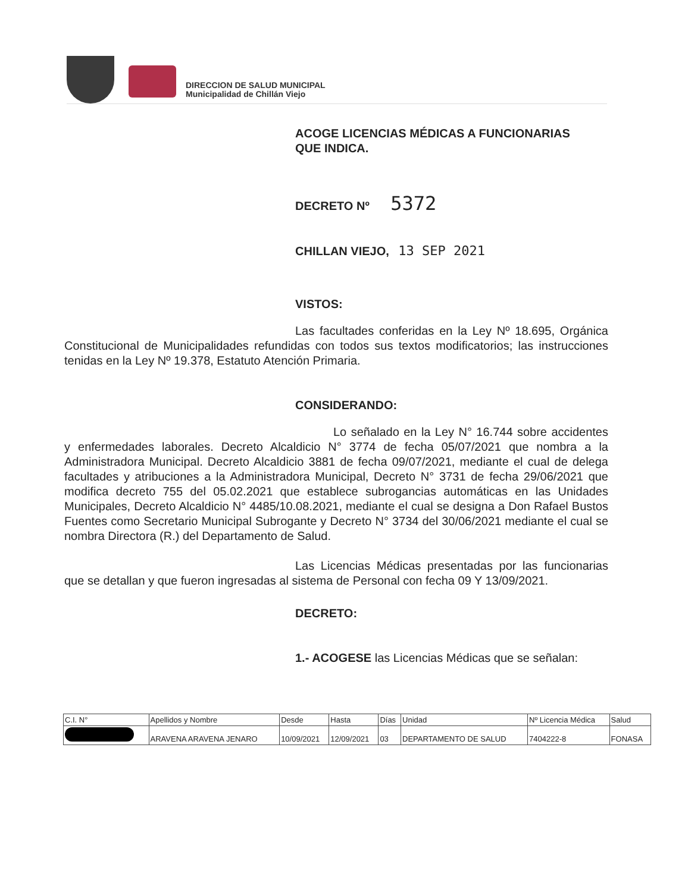DIRECCION DE SALUD MUNICIPAL
Municipalidad de Chillán Viejo
ACOGE LICENCIAS MÉDICAS A FUNCIONARIAS
QUE INDICA.
DECRETO Nº 5372
CHILLAN VIEJO, 13 SEP 2021
VISTOS:
Las facultades conferidas en la Ley Nº 18.695, Orgánica Constitucional de Municipalidades refundidas con todos sus textos modificatorios; las instrucciones tenidas en la Ley Nº 19.378, Estatuto Atención Primaria.
CONSIDERANDO:
Lo señalado en la Ley N° 16.744 sobre accidentes y enfermedades laborales. Decreto Alcaldicio N° 3774 de fecha 05/07/2021 que nombra a la Administradora Municipal. Decreto Alcaldicio 3881 de fecha 09/07/2021, mediante el cual de delega facultades y atribuciones a la Administradora Municipal, Decreto N° 3731 de fecha 29/06/2021 que modifica decreto 755 del 05.02.2021 que establece subrogancias automáticas en las Unidades Municipales, Decreto Alcaldicio N° 4485/10.08.2021, mediante el cual se designa a Don Rafael Bustos Fuentes como Secretario Municipal Subrogante y Decreto N° 3734 del 30/06/2021 mediante el cual se nombra Directora (R.) del Departamento de Salud.
Las Licencias Médicas presentadas por las funcionarias que se detallan y que fueron ingresadas al sistema de Personal con fecha 09 Y 13/09/2021.
DECRETO:
1.- ACOGESE las Licencias Médicas que se señalan:
| C.I. N° | Apellidos y Nombre | Desde | Hasta | Días | Unidad | Nº Licencia Médica | Salud |
| --- | --- | --- | --- | --- | --- | --- | --- |
| | ARAVENA ARAVENA JENARO | 10/09/2021 | 12/09/2021 | 03 | DEPARTAMENTO DE SALUD | 7404222-8 | FONASA |